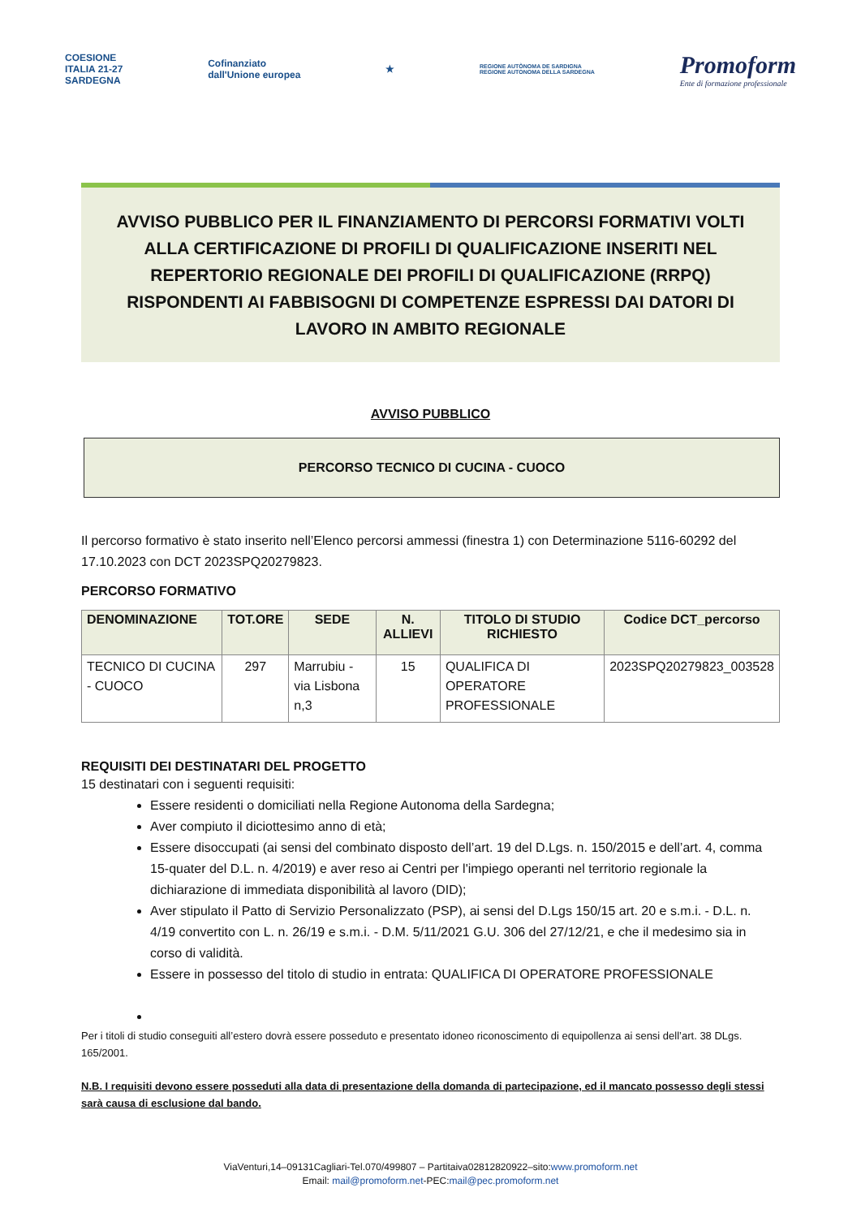COESIONE
ITALIA 21-27
SARDEGNA
Cofinanziato
dall'Unione europea
★
REGIONE AUTÒNOMA DE SARDIGNA
REGIONE AUTONOMA DELLA SARDEGNA
Promoform
Ente di formazione professionale
AVVISO PUBBLICO PER IL FINANZIAMENTO DI PERCORSI FORMATIVI VOLTI ALLA CERTIFICAZIONE DI PROFILI DI QUALIFICAZIONE INSERITI NEL REPERTORIO REGIONALE DEI PROFILI DI QUALIFICAZIONE (RRPQ) RISPONDENTI AI FABBISOGNI DI COMPETENZE ESPRESSI DAI DATORI DI LAVORO IN AMBITO REGIONALE
AVVISO PUBBLICO
PERCORSO TECNICO DI CUCINA - CUOCO
Il percorso formativo è stato inserito nell’Elenco percorsi ammessi (finestra 1) con Determinazione 5116-60292 del 17.10.2023 con DCT 2023SPQ20279823.
PERCORSO FORMATIVO
| DENOMINAZIONE | TOT.ORE | SEDE | N. ALLIEVI | TITOLO DI STUDIO RICHIESTO | Codice DCT_percorso |
| --- | --- | --- | --- | --- | --- |
| TECNICO DI CUCINA - CUOCO | 297 | Marrubiu - via Lisbona n,3 | 15 | QUALIFICA DI OPERATORE PROFESSIONALE | 2023SPQ20279823_003528 |
REQUISITI DEI DESTINATARI DEL PROGETTO
15 destinatari con i seguenti requisiti:
Essere residenti o domiciliati nella Regione Autonoma della Sardegna;
Aver compiuto il diciottesimo anno di età;
Essere disoccupati (ai sensi del combinato disposto dell’art. 19 del D.Lgs. n. 150/2015 e dell’art. 4, comma 15-quater del D.L. n. 4/2019) e aver reso ai Centri per l'impiego operanti nel territorio regionale la dichiarazione di immediata disponibilità al lavoro (DID);
Aver stipulato il Patto di Servizio Personalizzato (PSP), ai sensi del D.Lgs 150/15 art. 20 e s.m.i. - D.L. n. 4/19 convertito con L. n. 26/19 e s.m.i. - D.M. 5/11/2021 G.U. 306 del 27/12/21, e che il medesimo sia in corso di validità.
Essere in possesso del titolo di studio in entrata: QUALIFICA DI OPERATORE PROFESSIONALE
Per i titoli di studio conseguiti all’estero dovrà essere posseduto e presentato idoneo riconoscimento di equipollenza ai sensi dell’art. 38 DLgs. 165/2001.
N.B. I requisiti devono essere posseduti alla data di presentazione della domanda di partecipazione, ed il mancato possesso degli stessi sarà causa di esclusione dal bando.
ViaVenturi,14–09131Cagliari-Tel.070/499807 – Partitaiva02812820922–sito:www.promoform.net
Email: mail@promoform.net-PEC:mail@pec.promoform.net